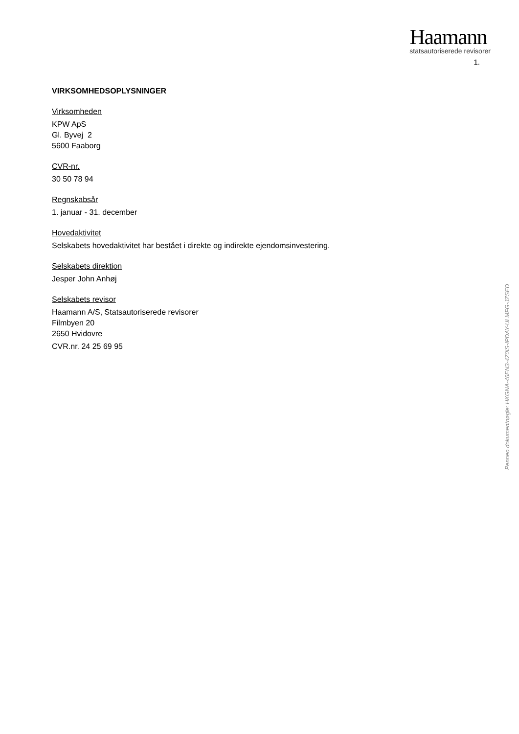Haamann
statsautoriserede revisorer
1.
VIRKSOMHEDSOPLYSNINGER
Virksomheden
KPW ApS
Gl. Byvej 2
5600 Faaborg
CVR-nr.
30 50 78 94
Regnskabsår
1. januar - 31. december
Hovedaktivitet
Selskabets hovedaktivitet har bestået i direkte og indirekte ejendomsinvestering.
Selskabets direktion
Jesper John Anhøj
Selskabets revisor
Haamann A/S, Statsautoriserede revisorer
Filmbyen 20
2650 Hvidovre
CVR.nr. 24 25 69 95
Penneo dokumentnøgle: HKGNA-46EN3-4Z0IS-IPDAY-ULMFG-JZSED